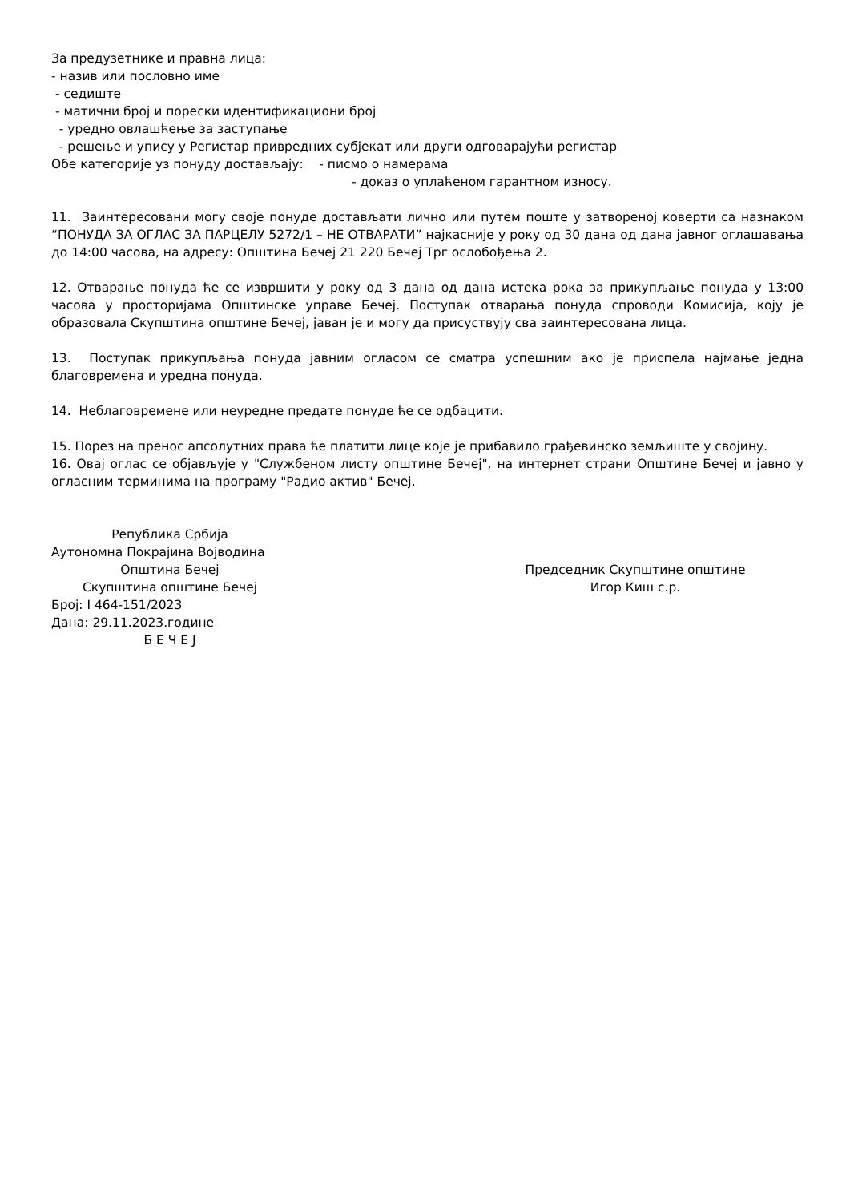За предузетнике и правна лица:
- назив или пословно име
- седиште
- матични број и порески идентификациони број
- уредно овлашћење за заступање
- решење и упису у Регистар привредних субјекат или други одговарајући регистар
Обе категорије уз понуду достављају: - писмо о намерама
- доказ о уплаћеном гарантном износу.
11. Заинтересовани могу своје понуде достављати лично или путем поште у затвореној коверти са назнаком “ПОНУДА ЗА ОГЛАС ЗА ПАРЦЕЛУ 5272/1 – НЕ ОТВАРАТИ” најкасније у року од 30 дана од дана јавног оглашавања до 14:00 часова, на адресу: Општина Бечеј 21 220 Бечеј Трг ослобођења 2.
12. Отварање понуда ће се извршити у року од 3 дана од дана истека рока за прикупљање понуда у 13:00 часова у просторијама Општинске управе Бечеј. Поступак отварања понуда спроводи Комисија, коју је образовала Скупштина општине Бечеј, јаван је и могу да присуствују сва заинтересована лица.
13. Поступак прикупљања понуда јавним огласом се сматра успешним ако је приспела најмање једна благовремена и уредна понуда.
14. Неблаговремене или неуредне предате понуде ће се одбацити.
15. Порез на пренос апсолутних права ће платити лице које је прибавило грађевинско земљиште у својину.
16. Овај оглас се објављује у "Службеном листу општине Бечеј", на интернет страни Општине Бечеј и јавно у огласним терминима на програму "Радио актив" Бечеј.
Република Србија
Аутономна Покрајина Војводина
Општина Бечеј
Скупштина општине Бечеј
Број: I 464-151/2023
Дана: 29.11.2023.године
Б Е Ч Е Ј
Председник Скупштине општине
Игор Киш с.р.